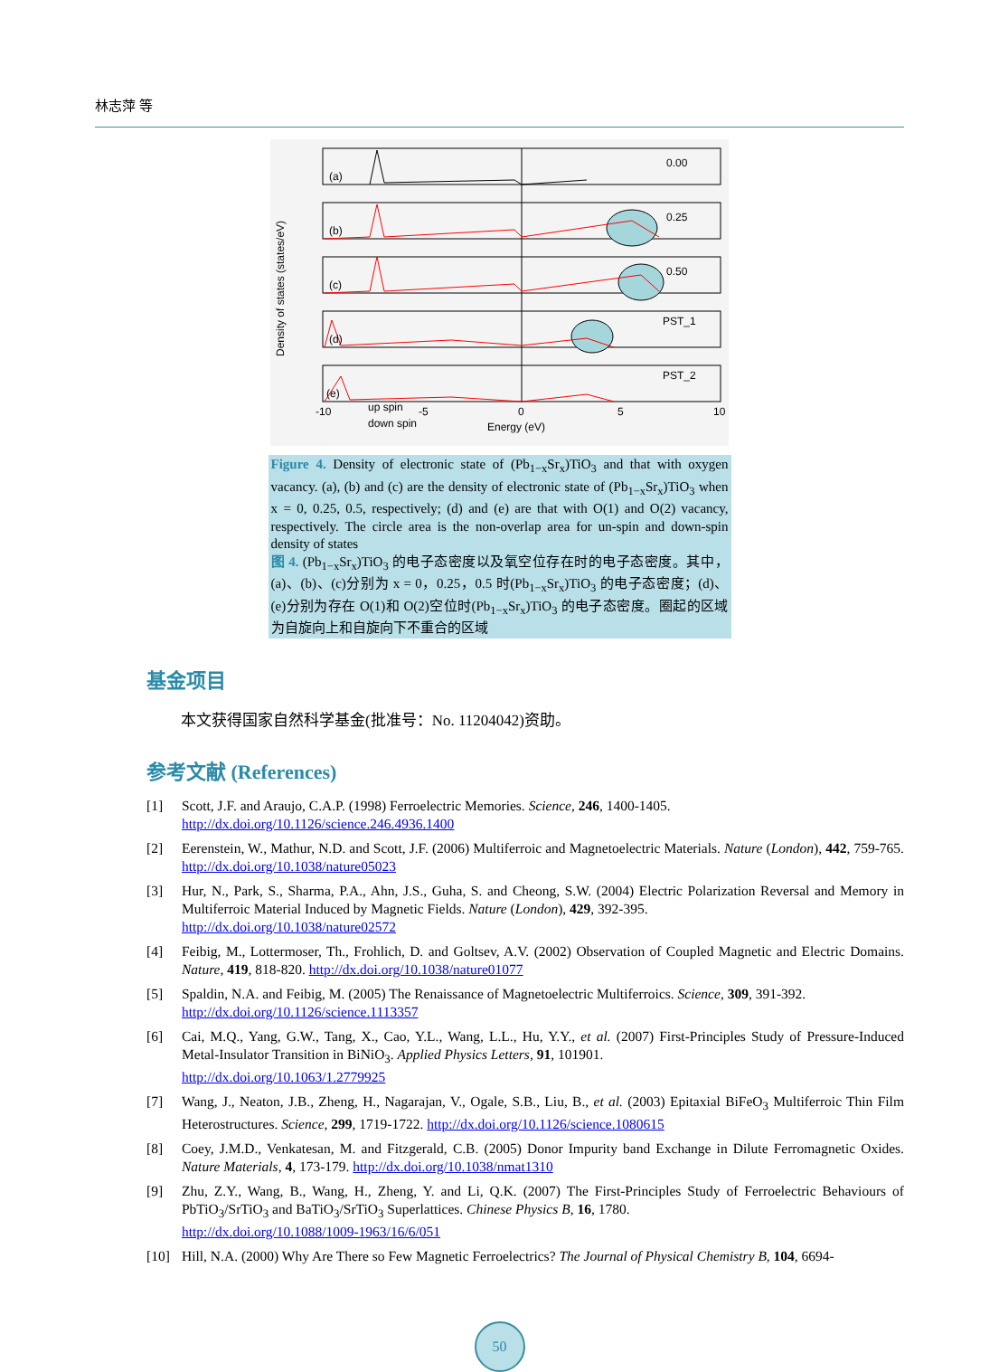林志萍 等
Density of states (states/eV)
0.00
0.25
0.50
PST_1
PST_2
(a)
(b)
(c)
(d)
(e)
-10
-5
0
5
10
up spin
down spin
Energy (eV)
Figure 4. Density of electronic state of (Pb<sub>1−x</sub>Sr<sub>x</sub>)TiO<sub>3</sub> and that with oxygen vacancy. (a), (b) and (c) are the density of electronic state of (Pb<sub>1−x</sub>Sr<sub>x</sub>)TiO<sub>3</sub> when x = 0, 0.25, 0.5, respectively; (d) and (e) are that with O(1) and O(2) vacancy, respectively. The circle area is the non-overlap area for un-spin and down-spin density of states
图 4. (Pb<sub>1−x</sub>Sr<sub>x</sub>)TiO<sub>3</sub> 的电子态密度以及氧空位存在时的电子态密度。其中，(a)、(b)、(c)分别为 x = 0，0.25，0.5 时(Pb<sub>1−x</sub>Sr<sub>x</sub>)TiO<sub>3</sub> 的电子态密度；(d)、(e)分别为存在 O(1)和 O(2)空位时(Pb<sub>1−x</sub>Sr<sub>x</sub>)TiO<sub>3</sub> 的电子态密度。圈起的区域为自旋向上和自旋向下不重合的区域
基金项目
本文获得国家自然科学基金(批准号：No. 11204042)资助。
参考文献 (References)
[1] Scott, J.F. and Araujo, C.A.P. (1998) Ferroelectric Memories. Science, 246, 1400-1405.
http://dx.doi.org/10.1126/science.246.4936.1400
[2] Eerenstein, W., Mathur, N.D. and Scott, J.F. (2006) Multiferroic and Magnetoelectric Materials. Nature (London), 442, 759-765. http://dx.doi.org/10.1038/nature05023
[3] Hur, N., Park, S., Sharma, P.A., Ahn, J.S., Guha, S. and Cheong, S.W. (2004) Electric Polarization Reversal and Memory in Multiferroic Material Induced by Magnetic Fields. Nature (London), 429, 392-395.
http://dx.doi.org/10.1038/nature02572
[4] Feibig, M., Lottermoser, Th., Frohlich, D. and Goltsev, A.V. (2002) Observation of Coupled Magnetic and Electric Domains. Nature, 419, 818-820. http://dx.doi.org/10.1038/nature01077
[5] Spaldin, N.A. and Feibig, M. (2005) The Renaissance of Magnetoelectric Multiferroics. Science, 309, 391-392.
http://dx.doi.org/10.1126/science.1113357
[6] Cai, M.Q., Yang, G.W., Tang, X., Cao, Y.L., Wang, L.L., Hu, Y.Y., et al. (2007) First-Principles Study of Pressure-Induced Metal-Insulator Transition in BiNiO<sub>3</sub>. Applied Physics Letters, 91, 101901.
http://dx.doi.org/10.1063/1.2779925
[7] Wang, J., Neaton, J.B., Zheng, H., Nagarajan, V., Ogale, S.B., Liu, B., et al. (2003) Epitaxial BiFeO<sub>3</sub> Multiferroic Thin Film Heterostructures. Science, 299, 1719-1722. http://dx.doi.org/10.1126/science.1080615
[8] Coey, J.M.D., Venkatesan, M. and Fitzgerald, C.B. (2005) Donor Impurity band Exchange in Dilute Ferromagnetic Oxides. Nature Materials, 4, 173-179. http://dx.doi.org/10.1038/nmat1310
[9] Zhu, Z.Y., Wang, B., Wang, H., Zheng, Y. and Li, Q.K. (2007) The First-Principles Study of Ferroelectric Behaviours of PbTiO<sub>3</sub>/SrTiO<sub>3</sub> and BaTiO<sub>3</sub>/SrTiO<sub>3</sub> Superlattices. Chinese Physics B, 16, 1780.
http://dx.doi.org/10.1088/1009-1963/16/6/051
[10] Hill, N.A. (2000) Why Are There so Few Magnetic Ferroelectrics? The Journal of Physical Chemistry B, 104, 6694-
50